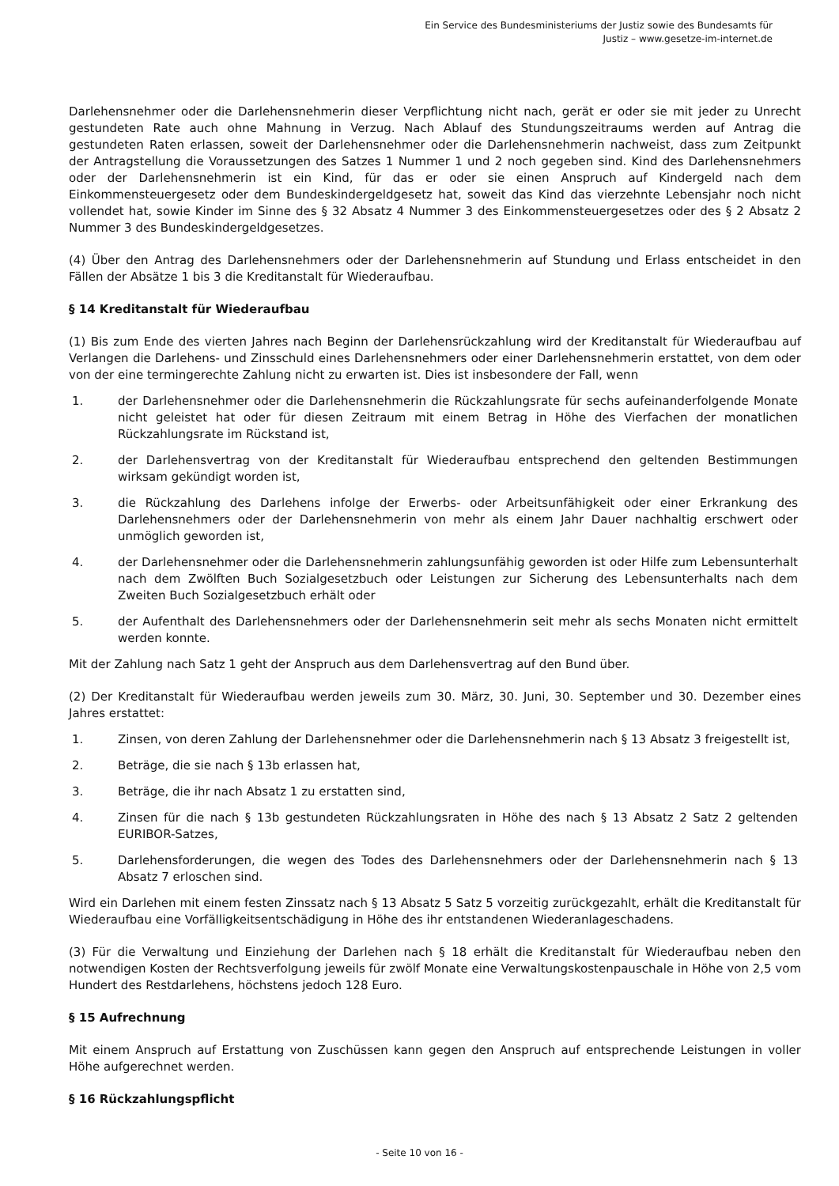Ein Service des Bundesministeriums der Justiz sowie des Bundesamts für
Justiz – www.gesetze-im-internet.de
Darlehensnehmer oder die Darlehensnehmerin dieser Verpflichtung nicht nach, gerät er oder sie mit jeder zu Unrecht gestundeten Rate auch ohne Mahnung in Verzug. Nach Ablauf des Stundungszeitraums werden auf Antrag die gestundeten Raten erlassen, soweit der Darlehensnehmer oder die Darlehensnehmerin nachweist, dass zum Zeitpunkt der Antragstellung die Voraussetzungen des Satzes 1 Nummer 1 und 2 noch gegeben sind. Kind des Darlehensnehmers oder der Darlehensnehmerin ist ein Kind, für das er oder sie einen Anspruch auf Kindergeld nach dem Einkommensteuergesetz oder dem Bundeskindergeldgesetz hat, soweit das Kind das vierzehnte Lebensjahr noch nicht vollendet hat, sowie Kinder im Sinne des § 32 Absatz 4 Nummer 3 des Einkommensteuergesetzes oder des § 2 Absatz 2 Nummer 3 des Bundeskindergeldgesetzes.
(4) Über den Antrag des Darlehensnehmers oder der Darlehensnehmerin auf Stundung und Erlass entscheidet in den Fällen der Absätze 1 bis 3 die Kreditanstalt für Wiederaufbau.
§ 14 Kreditanstalt für Wiederaufbau
(1) Bis zum Ende des vierten Jahres nach Beginn der Darlehensrückzahlung wird der Kreditanstalt für Wiederaufbau auf Verlangen die Darlehens- und Zinsschuld eines Darlehensnehmers oder einer Darlehensnehmerin erstattet, von dem oder von der eine termingerechte Zahlung nicht zu erwarten ist. Dies ist insbesondere der Fall, wenn
1. der Darlehensnehmer oder die Darlehensnehmerin die Rückzahlungsrate für sechs aufeinanderfolgende Monate nicht geleistet hat oder für diesen Zeitraum mit einem Betrag in Höhe des Vierfachen der monatlichen Rückzahlungsrate im Rückstand ist,
2. der Darlehensvertrag von der Kreditanstalt für Wiederaufbau entsprechend den geltenden Bestimmungen wirksam gekündigt worden ist,
3. die Rückzahlung des Darlehens infolge der Erwerbs- oder Arbeitsunfähigkeit oder einer Erkrankung des Darlehensnehmers oder der Darlehensnehmerin von mehr als einem Jahr Dauer nachhaltig erschwert oder unmöglich geworden ist,
4. der Darlehensnehmer oder die Darlehensnehmerin zahlungsunfähig geworden ist oder Hilfe zum Lebensunterhalt nach dem Zwölften Buch Sozialgesetzbuch oder Leistungen zur Sicherung des Lebensunterhalts nach dem Zweiten Buch Sozialgesetzbuch erhält oder
5. der Aufenthalt des Darlehensnehmers oder der Darlehensnehmerin seit mehr als sechs Monaten nicht ermittelt werden konnte.
Mit der Zahlung nach Satz 1 geht der Anspruch aus dem Darlehensvertrag auf den Bund über.
(2) Der Kreditanstalt für Wiederaufbau werden jeweils zum 30. März, 30. Juni, 30. September und 30. Dezember eines Jahres erstattet:
1. Zinsen, von deren Zahlung der Darlehensnehmer oder die Darlehensnehmerin nach § 13 Absatz 3 freigestellt ist,
2. Beträge, die sie nach § 13b erlassen hat,
3. Beträge, die ihr nach Absatz 1 zu erstatten sind,
4. Zinsen für die nach § 13b gestundeten Rückzahlungsraten in Höhe des nach § 13 Absatz 2 Satz 2 geltenden EURIBOR-Satzes,
5. Darlehensforderungen, die wegen des Todes des Darlehensnehmers oder der Darlehensnehmerin nach § 13 Absatz 7 erloschen sind.
Wird ein Darlehen mit einem festen Zinssatz nach § 13 Absatz 5 Satz 5 vorzeitig zurückgezahlt, erhält die Kreditanstalt für Wiederaufbau eine Vorfälligkeitsentschädigung in Höhe des ihr entstandenen Wiederanlageschadens.
(3) Für die Verwaltung und Einziehung der Darlehen nach § 18 erhält die Kreditanstalt für Wiederaufbau neben den notwendigen Kosten der Rechtsverfolgung jeweils für zwölf Monate eine Verwaltungskostenpauschale in Höhe von 2,5 vom Hundert des Restdarlehens, höchstens jedoch 128 Euro.
§ 15 Aufrechnung
Mit einem Anspruch auf Erstattung von Zuschüssen kann gegen den Anspruch auf entsprechende Leistungen in voller Höhe aufgerechnet werden.
§ 16 Rückzahlungspflicht
- Seite 10 von 16 -